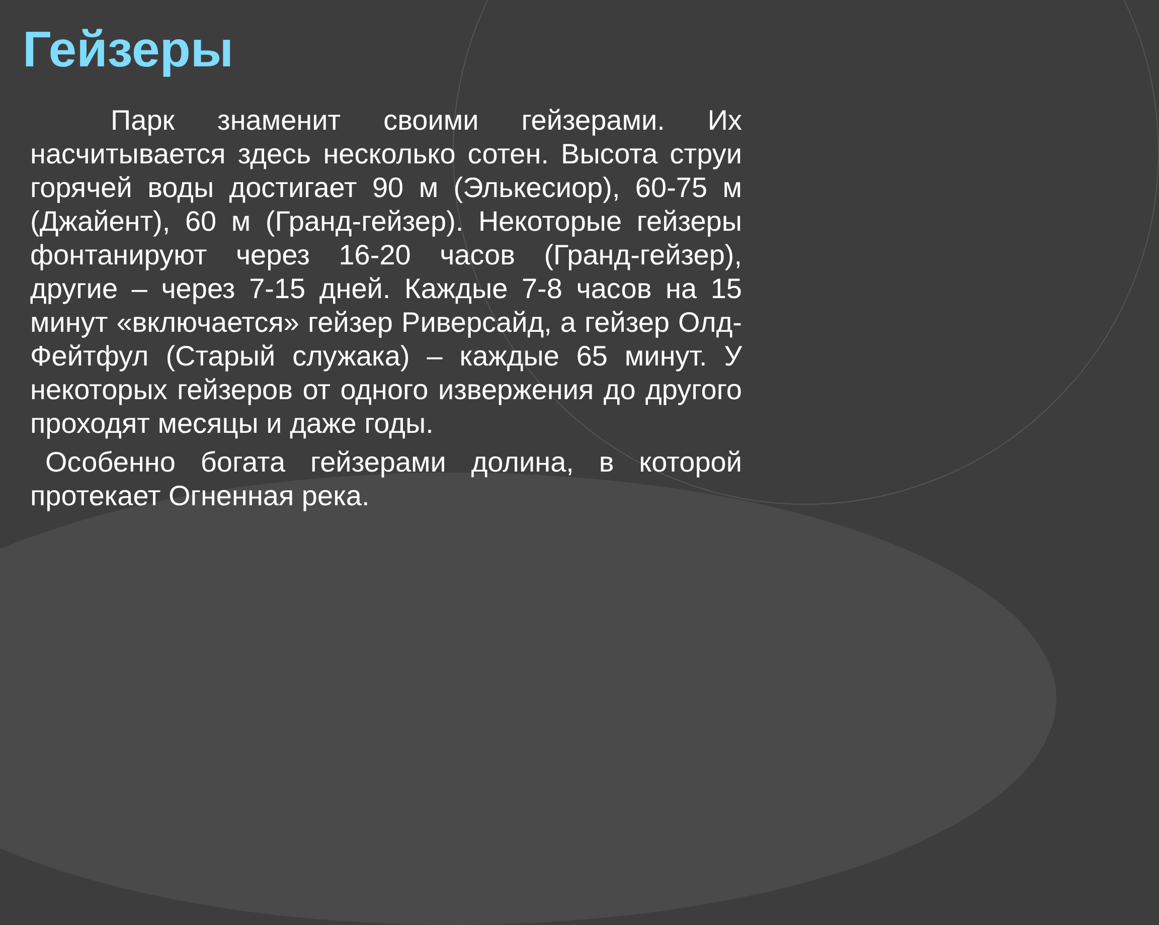Гейзеры
Парк знаменит своими гейзерами. Их насчитывается здесь несколько сотен. Высота струи горячей воды достигает 90 м (Элькесиор), 60-75 м (Джайент), 60 м (Гранд-гейзер). Некоторые гейзеры фонтанируют через 16-20 часов (Гранд-гейзер), другие – через 7-15 дней. Каждые 7-8 часов на 15 минут «включается» гейзер Риверсайд, а гейзер Олд-Фейтфул (Старый служака) – каждые 65 минут. У некоторых гейзеров от одного извержения до другого проходят месяцы и даже годы.
Особенно богата гейзерами долина, в которой протекает Огненная река.